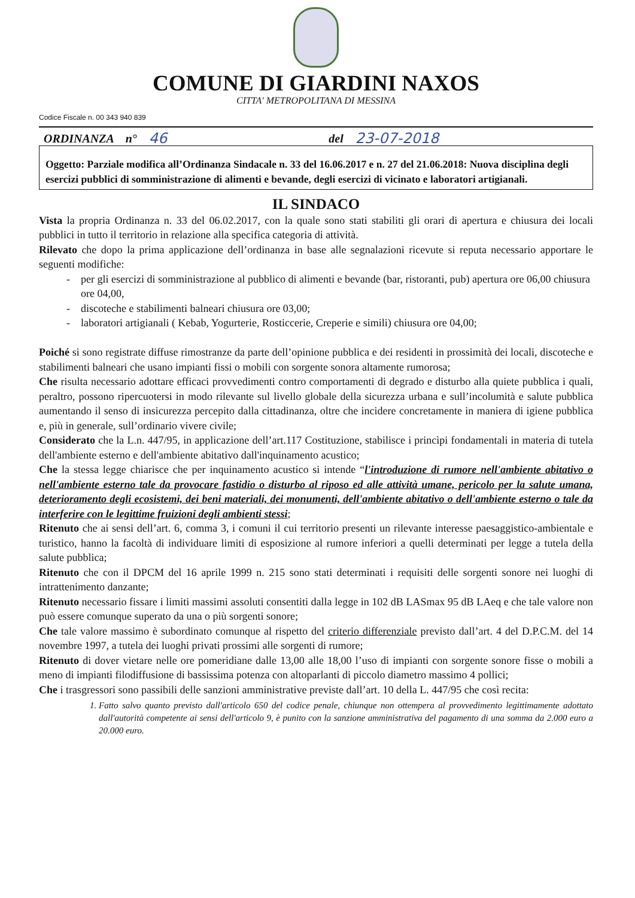COMUNE DI GIARDINI NAXOS
CITTA' METROPOLITANA DI MESSINA
Codice Fiscale n. 00 343 940 839
ORDINANZA n° 46 del 23-07-2018
Oggetto: Parziale modifica all’Ordinanza Sindacale n. 33 del 16.06.2017 e n. 27 del 21.06.2018: Nuova disciplina degli esercizi pubblici di somministrazione di alimenti e bevande, degli esercizi di vicinato e laboratori artigianali.
IL SINDACO
Vista la propria Ordinanza n. 33 del 06.02.2017, con la quale sono stati stabiliti gli orari di apertura e chiusura dei locali pubblici in tutto il territorio in relazione alla specifica categoria di attività.
Rilevato che dopo la prima applicazione dell’ordinanza in base alle segnalazioni ricevute si reputa necessario apportare le seguenti modifiche:
per gli esercizi di somministrazione al pubblico di alimenti e bevande (bar, ristoranti, pub) apertura ore 06,00 chiusura ore 04,00,
discoteche e stabilimenti balneari chiusura ore 03,00;
laboratori artigianali ( Kebab, Yogurterie, Rosticcerie, Creperie e simili) chiusura ore 04,00;
Poiché si sono registrate diffuse rimostranze da parte dell’opinione pubblica e dei residenti in prossimità dei locali, discoteche e stabilimenti balneari che usano impianti fissi o mobili con sorgente sonora altamente rumorosa;
Che risulta necessario adottare efficaci provvedimenti contro comportamenti di degrado e disturbo alla quiete pubblica i quali, peraltro, possono ripercuotersi in modo rilevante sul livello globale della sicurezza urbana e sull’incolumità e salute pubblica aumentando il senso di insicurezza percepito dalla cittadinanza, oltre che incidere concretamente in maniera di igiene pubblica e, più in generale, sull’ordinario vivere civile;
Considerato che la L.n. 447/95, in applicazione dell’art.117 Costituzione, stabilisce i princìpi fondamentali in materia di tutela dell'ambiente esterno e dell'ambiente abitativo dall'inquinamento acustico;
Che la stessa legge chiarisce che per inquinamento acustico si intende “l'introduzione di rumore nell'ambiente abitativo o nell'ambiente esterno tale da provocare fastidio o disturbo al riposo ed alle attività umane, pericolo per la salute umana, deterioramento degli ecosistemi, dei beni materiali, dei monumenti, dell'ambiente abitativo o dell'ambiente esterno o tale da interferire con le legittime fruizioni degli ambienti stessi;
Ritenuto che ai sensi dell’art. 6, comma 3, i comuni il cui territorio presenti un rilevante interesse paesaggistico-ambientale e turistico, hanno la facoltà di individuare limiti di esposizione al rumore inferiori a quelli determinati per legge a tutela della salute pubblica;
Ritenuto che con il DPCM del 16 aprile 1999 n. 215 sono stati determinati i requisiti delle sorgenti sonore nei luoghi di intrattenimento danzante;
Ritenuto necessario fissare i limiti massimi assoluti consentiti dalla legge in 102 dB LASmax 95 dB LAeq e che tale valore non può essere comunque superato da una o più sorgenti sonore;
Che tale valore massimo è subordinato comunque al rispetto del criterio differenziale previsto dall’art. 4 del D.P.C.M. del 14 novembre 1997, a tutela dei luoghi privati prossimi alle sorgenti di rumore;
Ritenuto di dover vietare nelle ore pomeridiane dalle 13,00 alle 18,00 l’uso di impianti con sorgente sonore fisse o mobili a meno di impianti filodiffusione di bassissima potenza con altoparlanti di piccolo diametro massimo 4 pollici;
Che i trasgressori sono passibili delle sanzioni amministrative previste dall’art. 10 della L. 447/95 che così recita:
1. Fatto salvo quanto previsto dall'articolo 650 del codice penale, chiunque non ottempera al provvedimento legittimamente adottato dall'autorità competente ai sensi dell'articolo 9, è punito con la sanzione amministrativa del pagamento di una somma da 2.000 euro a 20.000 euro.